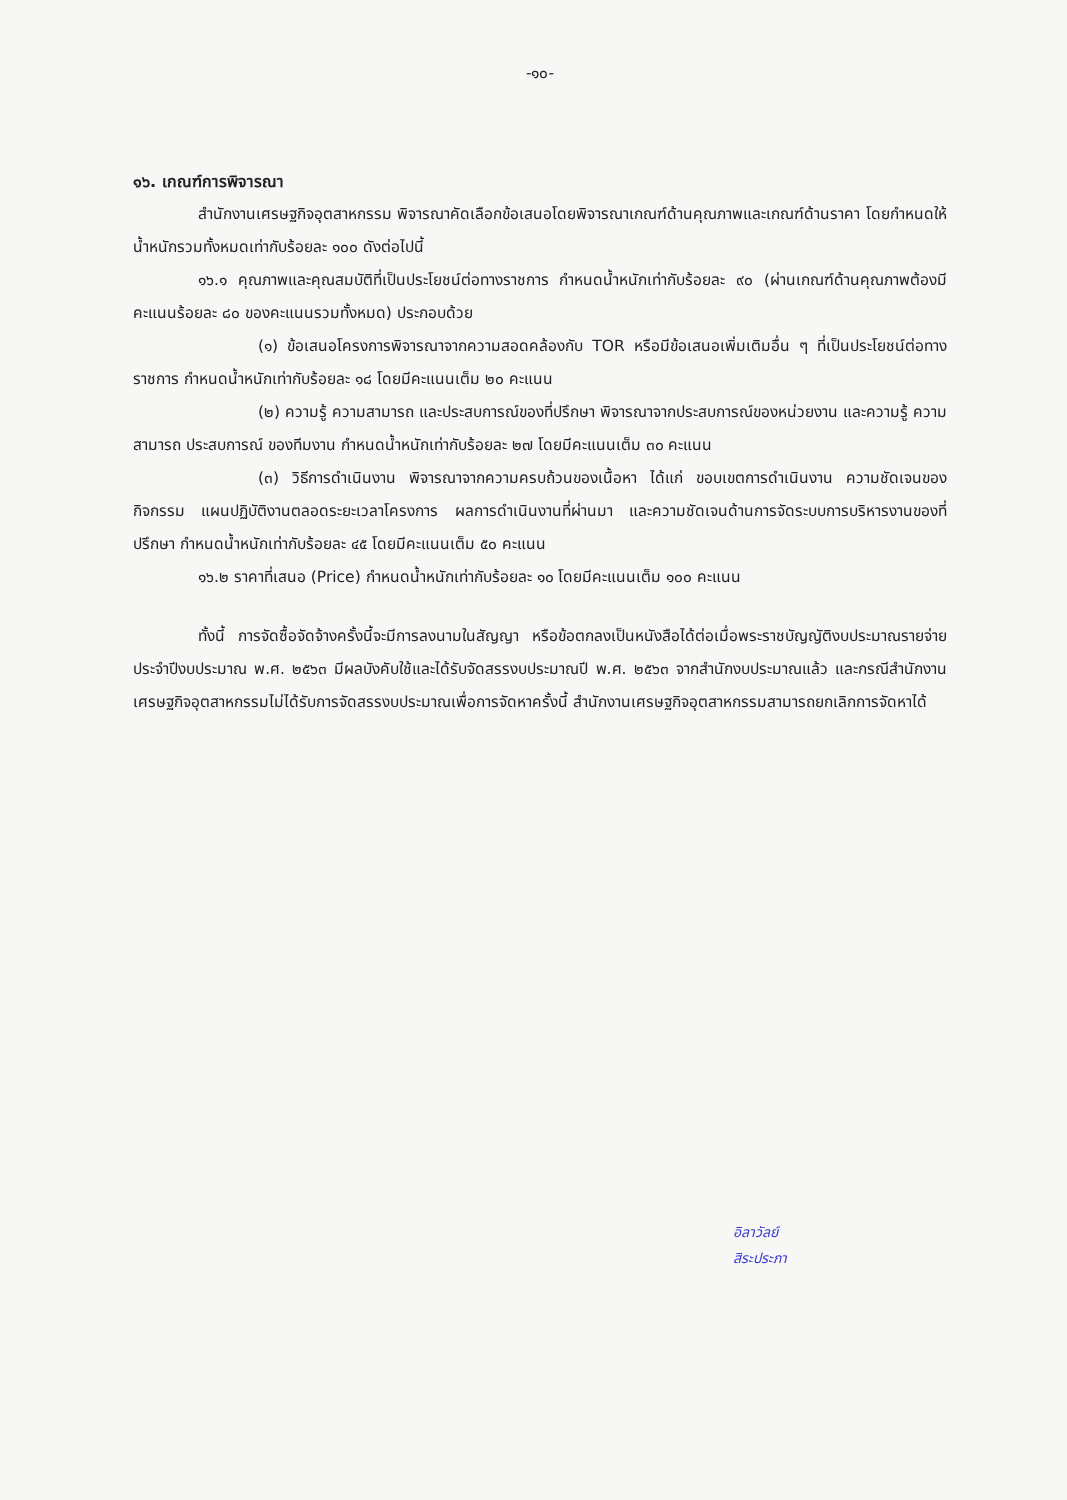-๑๐-
๑๖. เกณฑ์การพิจารณา
สำนักงานเศรษฐกิจอุตสาหกรรม พิจารณาคัดเลือกข้อเสนอโดยพิจารณาเกณฑ์ด้านคุณภาพและเกณฑ์ด้านราคา โดยกำหนดให้น้ำหนักรวมทั้งหมดเท่ากับร้อยละ ๑๐๐ ดังต่อไปนี้
๑๖.๑ คุณภาพและคุณสมบัติที่เป็นประโยชน์ต่อทางราชการ กำหนดน้ำหนักเท่ากับร้อยละ ๙๐ (ผ่านเกณฑ์ด้านคุณภาพต้องมีคะแนนร้อยละ ๘๐ ของคะแนนรวมทั้งหมด) ประกอบด้วย
(๑) ข้อเสนอโครงการพิจารณาจากความสอดคล้องกับ TOR หรือมีข้อเสนอเพิ่มเติมอื่น ๆ ที่เป็นประโยชน์ต่อทางราชการ กำหนดน้ำหนักเท่ากับร้อยละ ๑๘ โดยมีคะแนนเต็ม ๒๐ คะแนน
(๒) ความรู้ ความสามารถ และประสบการณ์ของที่ปรึกษา พิจารณาจากประสบการณ์ของหน่วยงาน และความรู้ ความสามารถ ประสบการณ์ ของทีมงาน กำหนดน้ำหนักเท่ากับร้อยละ ๒๗ โดยมีคะแนนเต็ม ๓๐ คะแนน
(๓) วิธีการดำเนินงาน พิจารณาจากความครบถ้วนของเนื้อหา ได้แก่ ขอบเขตการดำเนินงาน ความชัดเจนของกิจกรรม แผนปฏิบัติงานตลอดระยะเวลาโครงการ ผลการดำเนินงานที่ผ่านมา และความชัดเจนด้านการจัดระบบการบริหารงานของที่ปรึกษา กำหนดน้ำหนักเท่ากับร้อยละ ๔๕ โดยมีคะแนนเต็ม ๕๐ คะแนน
๑๖.๒ ราคาที่เสนอ (Price) กำหนดน้ำหนักเท่ากับร้อยละ ๑๐ โดยมีคะแนนเต็ม ๑๐๐ คะแนน
ทั้งนี้ การจัดซื้อจัดจ้างครั้งนี้จะมีการลงนามในสัญญา หรือข้อตกลงเป็นหนังสือได้ต่อเมื่อพระราชบัญญัติงบประมาณรายจ่ายประจำปีงบประมาณ พ.ศ. ๒๕๖๓ มีผลบังคับใช้และได้รับจัดสรรงบประมาณปี พ.ศ. ๒๕๖๓ จากสำนักงบประมาณแล้ว และกรณีสำนักงานเศรษฐกิจอุตสาหกรรมไม่ได้รับการจัดสรรงบประมาณเพื่อการจัดหาครั้งนี้ สำนักงานเศรษฐกิจอุตสาหกรรมสามารถยกเลิกการจัดหาได้
อิลาวัลย์
สิระประภา